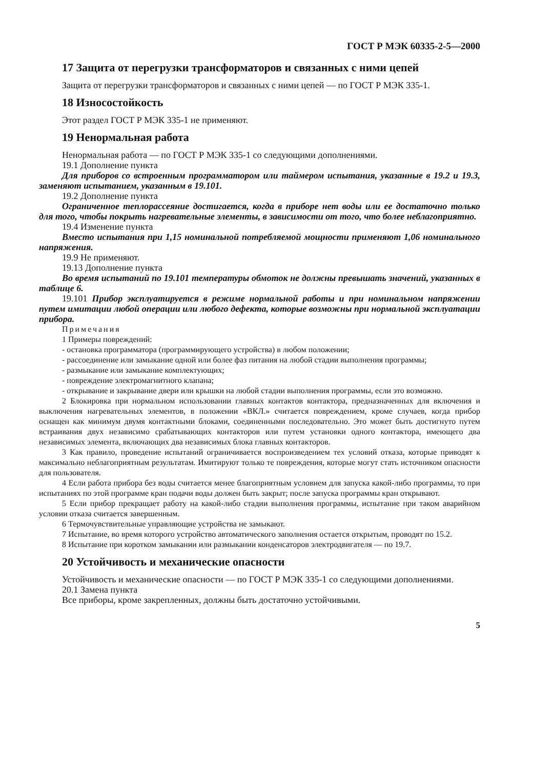ГОСТ Р МЭК 60335-2-5—2000
17 Защита от перегрузки трансформаторов и связанных с ними цепей
Защита от перегрузки трансформаторов и связанных с ними цепей — по ГОСТ Р МЭК 335-1.
18 Износостойкость
Этот раздел ГОСТ Р МЭК 335-1 не применяют.
19 Ненормальная работа
Ненормальная работа — по ГОСТ Р МЭК 335-1 со следующими дополнениями.
19.1 Дополнение пункта
Для приборов со встроенным программатором или таймером испытания, указанные в 19.2 и 19.3, заменяют испытанием, указанным в 19.101.
19.2 Дополнение пункта
Ограниченное теплорассеяние достигается, когда в приборе нет воды или ее достаточно только для того, чтобы покрыть нагревательные элементы, в зависимости от того, что более неблагоприятно.
19.4 Изменение пункта
Вместо испытания при 1,15 номинальной потребляемой мощности применяют 1,06 номинального напряжения.
19.9 Не применяют.
19.13 Дополнение пункта
Во время испытаний по 19.101 температуры обмоток не должны превышать значений, указанных в таблице 6.
19.101 Прибор эксплуатируется в режиме нормальной работы и при номинальном напряжении путем имитации любой операции или любого дефекта, которые возможны при нормальной эксплуатации прибора.
Примечания
1 Примеры повреждений:
- остановка программатора (программирующего устройства) в любом положении;
- рассоединение или замыкание одной или более фаз питания на любой стадии выполнения программы;
- размыкание или замыкание комплектующих;
- повреждение электромагнитного клапана;
- открывание и закрывание двери или крышки на любой стадии выполнения программы, если это возможно.
2 Блокировка при нормальном использовании главных контактов контактора, предназначенных для включения и выключения нагревательных элементов, в положении «ВКЛ.» считается повреждением, кроме случаев, когда прибор оснащен как минимум двумя контактными блоками, соединенными последовательно. Это может быть достигнуто путем встраивания двух независимо срабатывающих контакторов или путем установки одного контактора, имеющего два независимых элемента, включающих два независимых блока главных контакторов.
3 Как правило, проведение испытаний ограничивается воспроизведением тех условий отказа, которые приводят к максимально неблагоприятным результатам. Имитируют только те повреждения, которые могут стать источником опасности для пользователя.
4 Если работа прибора без воды считается менее благоприятным условием для запуска какой-либо программы, то при испытаниях по этой программе кран подачи воды должен быть закрыт; после запуска программы кран открывают.
5 Если прибор прекращает работу на какой-либо стадии выполнения программы, испытание при таком аварийном условии отказа считается завершенным.
6 Термочувствительные управляющие устройства не замыкают.
7 Испытание, во время которого устройство автоматического заполнения остается открытым, проводят по 15.2.
8 Испытание при коротком замыкании или размыкании конденсаторов электродвигателя — по 19.7.
20 Устойчивость и механические опасности
Устойчивость и механические опасности — по ГОСТ Р МЭК 335-1 со следующими дополнениями.
20.1 Замена пункта
Все приборы, кроме закрепленных, должны быть достаточно устойчивыми.
5